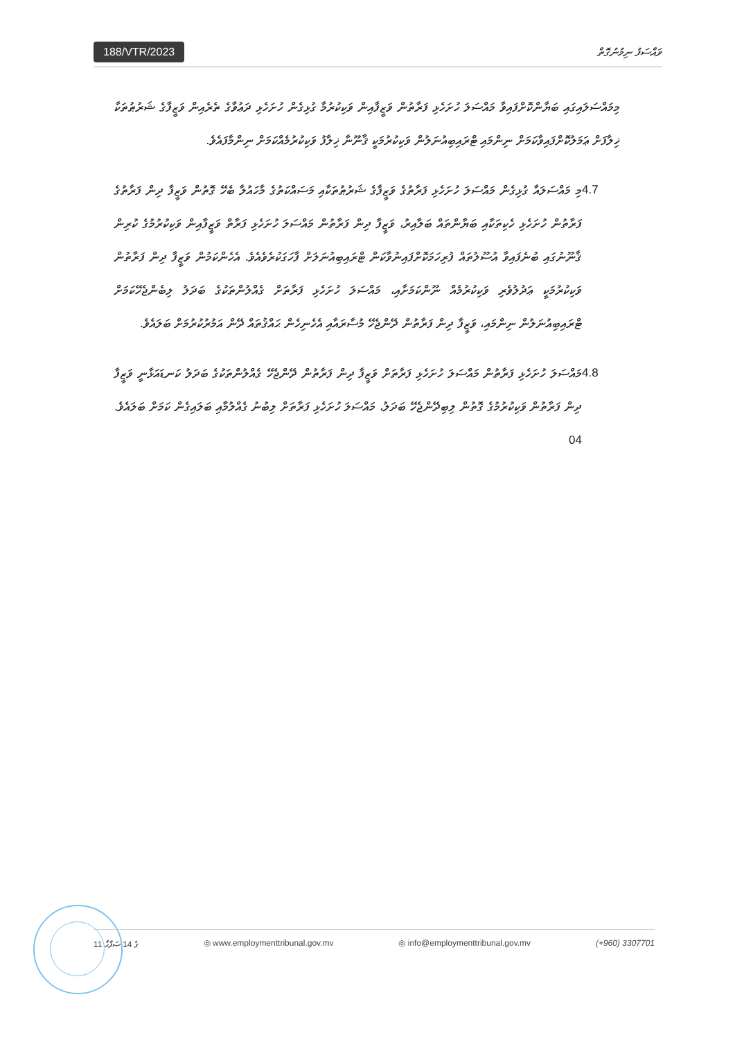188/VTR/2023 ވައްސަފު ނިމުނުގޮތް
މިމައްސަލައިގައި ބަޔާންކޮށްފައިވާ މައްސަލަ ހުށަހެޅި ފަރާތުން ވަޒީފާއިން ވަކިކުރުމާ ގުޅިގެން ހުށަހެޅި ދަޢުވާގެ ތެރެއިން ވަޒީފާގެ ޝަރުޠުތަކާ ޚިލާފަށް ޢަމަލުކޮށްފައިވާކަމަށް ނިންމައި ޓްރައިބިއުނަލުން ވަކިކުރުމަކީ ޤާނޫނާ ޚިލާފު ވަކިކުރުމެއްކަމަށް ނިންމާފައެވެ.
4.7 މި މައްސަލައާ ގުޅިގެން މައްސަލަ ހުށަހެޅި ފަރާތުގެ ވަޒީފާގެ ޝަރުޠުތަކާއި މަސައްކަތުގެ މާހައުލާ ބެހޭ ގޮތުން ވަޒީފާ ދިން ފަރާތުގެ ފަރާތުން ހުށަހެޅި ހެކިތަކާއި ބަޔާންތައް ބަލާއިރު، ވަޒީފާ ދިން ފަރާތުން މައްސަލަ ހުށަހެޅި ފަރާތް ވަޒީފާއިން ވަކިކުރުމުގެ ކުރިން ޤާނޫނުގައި ބުނެފައިވާ އުސޫލުތައް ފުރިހަމަކޮށްފައިނުވާކަން ޓްރައިބިއުނަލަށް ފާހަގަކުރެވެއެވެ. އެހެންކަމުން ވަޒީފާ ދިން ފަރާތުން ވަކިކުރުމަކީ ޢަދުލުވެރި ވަކިކުރުމެއް ނޫންކަމަށާއި، މައްސަލަ ހުށަހެޅި ފަރާތަށް ގެއްލުންތަކުގެ ބަދަލު ލިބެންޖެހޭކަމަށް ޓްރައިބިއުނަލުން ނިންމައި، ވަޒީފާ ދިން ފަރާތުން ދޭންޖެހޭ މުސާރައާއި އެހެނިހެން ޙައްޤުތައް ދޭން އަމުރުކުރުމަށް ބަލައެވެ.
4.8 މައްސަލަ ހުށަހެޅި ފަރާތުން މައްސަލަ ހުށަހެޅި ފަރާތަށް ވަޒީފާ ދިން ފަރާތުން ދޭންޖެހޭ ގެއްލުންތަކުގެ ބަދަލު ކަނޑައަޅާނީ ވަޒީފާ ދިން ފަރާތުން ވަކިކުރުމުގެ ގޮތުން ލިބިދޭންޖެހޭ ބަދަލު، މައްސަލަ ހުށަހެޅި ފަރާތަށް ލިބުނު ގެއްލުމާއި ބަލައިގެން ކަމަށް ބަލައެވެ. 04
11 ގެ 14 ޞަފްޙާ ◎ www.employmenttribunal.gov.mv ◎ info@employmenttribunal.gov.mv (+960) 3307701